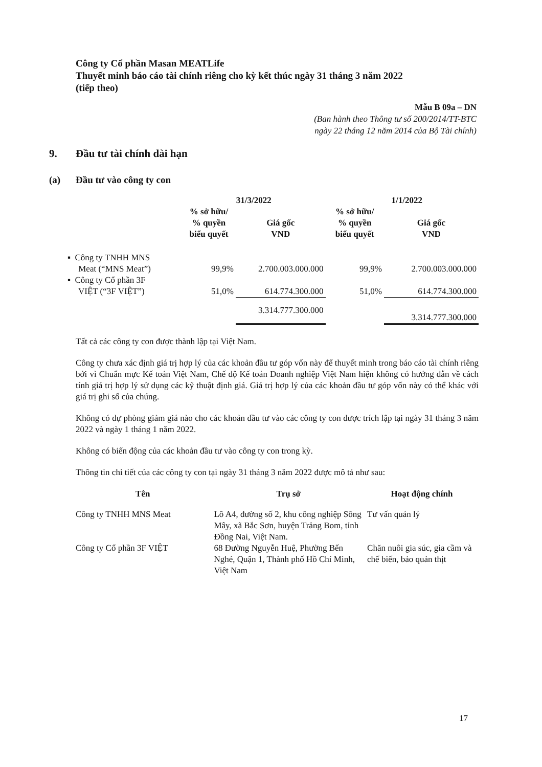Công ty Cổ phần Masan MEATLife
Thuyết minh báo cáo tài chính riêng cho kỳ kết thúc ngày 31 tháng 3 năm 2022
(tiếp theo)
Mẫu B 09a – DN
(Ban hành theo Thông tư số 200/2014/TT-BTC
ngày 22 tháng 12 năm 2014 của Bộ Tài chính)
9. Đầu tư tài chính dài hạn
(a) Đầu tư vào công ty con
| | 31/3/2022 | | 1/1/2022 | |
| --- | --- | --- | --- | --- |
| | % sở hữu/ % quyền biểu quyết | Giá gốc VND | % sở hữu/ % quyền biểu quyết | Giá gốc VND |
| ▪ Công ty TNHH MNS Meat (“MNS Meat”) | 99,9% | 2.700.003.000.000 | 99,9% | 2.700.003.000.000 |
| ▪ Công ty Cổ phần 3F VIỆT (“3F VIỆT”) | 51,0% | 614.774.300.000 | 51,0% | 614.774.300.000 |
| | | 3.314.777.300.000 | | 3.314.777.300.000 |
Tất cả các công ty con được thành lập tại Việt Nam.
Công ty chưa xác định giá trị hợp lý của các khoản đầu tư góp vốn này để thuyết minh trong báo cáo tài chính riêng bởi vì Chuẩn mực Kế toán Việt Nam, Chế độ Kế toán Doanh nghiệp Việt Nam hiện không có hướng dẫn về cách tính giá trị hợp lý sử dụng các kỹ thuật định giá. Giá trị hợp lý của các khoản đầu tư góp vốn này có thể khác với giá trị ghi sổ của chúng.
Không có dự phòng giảm giá nào cho các khoản đầu tư vào các công ty con được trích lập tại ngày 31 tháng 3 năm 2022 và ngày 1 tháng 1 năm 2022.
Không có biến động của các khoản đầu tư vào công ty con trong kỳ.
Thông tin chi tiết của các công ty con tại ngày 31 tháng 3 năm 2022 được mô tả như sau:
| Tên | Trụ sở | Hoạt động chính |
| --- | --- | --- |
| Công ty TNHH MNS Meat | Lô A4, đường số 2, khu công nghiệp Sông Mây, xã Bắc Sơn, huyện Trảng Bom, tỉnh Đồng Nai, Việt Nam. | Tư vấn quản lý |
| Công ty Cổ phần 3F VIỆT | 68 Đường Nguyễn Huệ, Phường Bến Nghé, Quận 1, Thành phố Hồ Chí Minh, Việt Nam | Chăn nuôi gia súc, gia cầm và chế biến, bảo quản thịt |
17